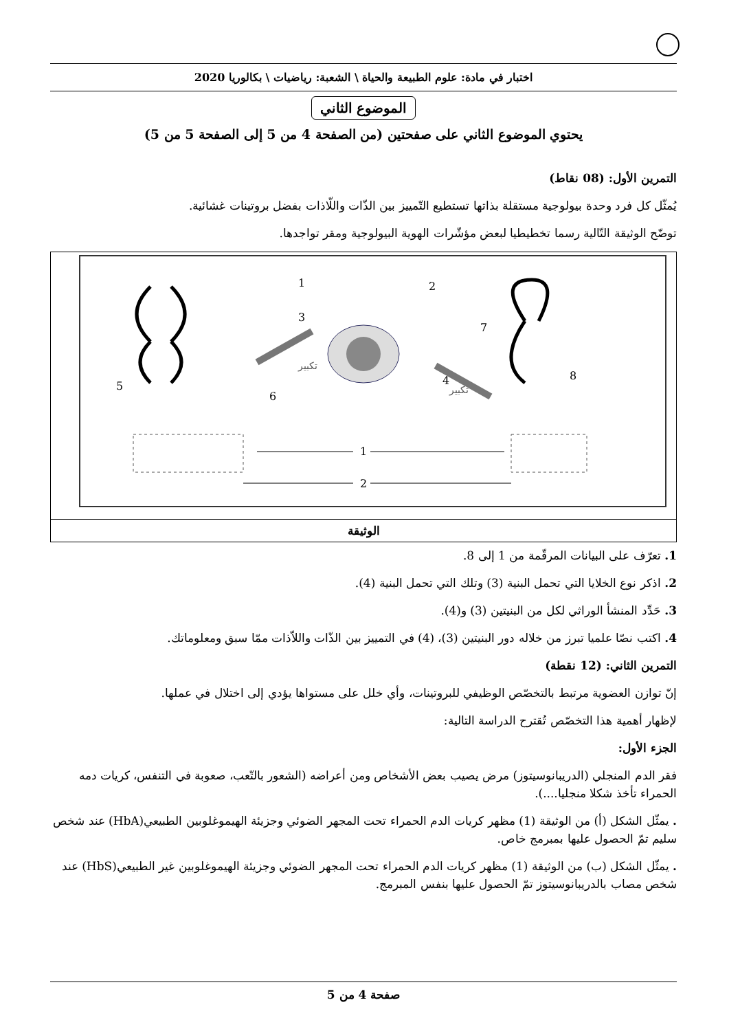اختبار في مادة: علوم الطبيعة والحياة \ الشعبة: رياضيات \ بكالوريا 2020
الموضوع الثاني
يحتوي الموضوع الثاني على صفحتين (من الصفحة 4 من 5 إلى الصفحة 5 من 5)
التمرين الأول: (08 نقاط)
يُمثّل كل فرد وحدة بيولوجية مستقلة بذاتها تستطيع التّمييز بين الذّات واللّاذات بفضل بروتينات غشائية.
توضّح الوثيقة التّالية رسما تخطيطيا لبعض مؤشّرات الهوية البيولوجية ومقر تواجدها.
تكبير
تكبير
1
2
3
4
5
6
7
8
1
2
الوثيقة
1. تعرّف على البيانات المرقّمة من 1 إلى 8.
2. اذكر نوع الخلايا التي تحمل البنية (3) وتلك التي تحمل البنية (4).
3. حَدِّد المنشأ الوراثي لكل من البنيتين (3) و(4).
4. اكتب نصّا علميا تبرز من خلاله دور البنيتين (3)، (4) في التمييز بين الذّات واللاّذات ممّا سبق ومعلوماتك.
التمرين الثاني: (12 نقطة)
إنّ توازن العضوية مرتبط بالتخصّص الوظيفي للبروتينات، وأي خلل على مستواها يؤدي إلى اختلال في عملها.
لإظهار أهمية هذا التخصّص تُقترح الدراسة التالية:
الجزء الأول:
فقر الدم المنجلي (الدريبانوسيتوز) مرض يصيب بعض الأشخاص ومن أعراضه (الشعور بالتّعب، صعوبة في التنفس، كريات دمه الحمراء تأخذ شكلا منجليا....).
. يمثّل الشكل (أ) من الوثيقة (1) مظهر كريات الدم الحمراء تحت المجهر الضوئي وجزيئة الهيموغلوبين الطبيعي(HbA) عند شخص سليم تمّ الحصول عليها بمبرمج خاص.
. يمثّل الشكل (ب) من الوثيقة (1) مظهر كريات الدم الحمراء تحت المجهر الضوئي وجزيئة الهيموغلوبين غير الطبيعي(HbS) عند شخص مصاب بالدريبانوسيتوز تمّ الحصول عليها بنفس المبرمج.
صفحة 4 من 5